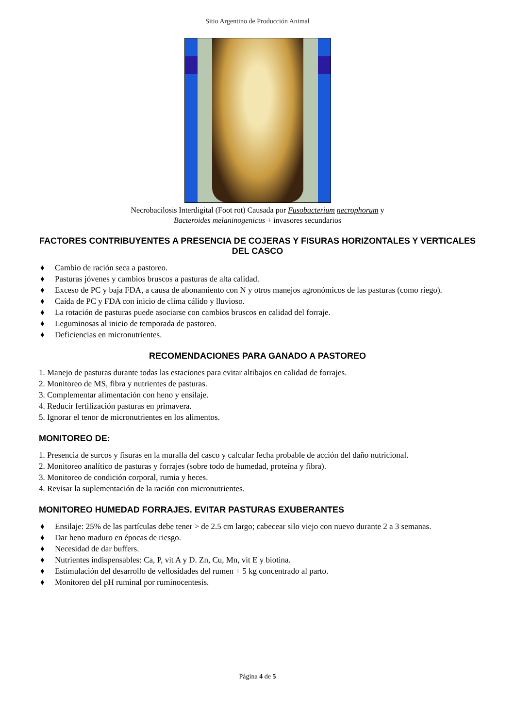Sitio Argentino de Producción Animal
Necrobacilosis Interdigital (Foot rot) Causada por Fusobacterium necrophorum y
Bacteroides melaninogenicus + invasores secundarios
FACTORES CONTRIBUYENTES A PRESENCIA DE COJERAS Y FISURAS HORIZONTALES Y VERTICALES DEL CASCO
♦ Cambio de ración seca a pastoreo.
♦ Pasturas jóvenes y cambios bruscos a pasturas de alta calidad.
♦ Exceso de PC y baja FDA, a causa de abonamiento con N y otros manejos agronómicos de las pasturas (como riego).
♦ Caída de PC y FDA con inicio de clima cálido y lluvioso.
♦ La rotación de pasturas puede asociarse con cambios bruscos en calidad del forraje.
♦ Leguminosas al inicio de temporada de pastoreo.
♦ Deficiencias en micronutrientes.
RECOMENDACIONES PARA GANADO A PASTOREO
1. Manejo de pasturas durante todas las estaciones para evitar altibajos en calidad de forrajes.
2. Monitoreo de MS, fibra y nutrientes de pasturas.
3. Complementar alimentación con heno y ensilaje.
4. Reducir fertilización pasturas en primavera.
5. Ignorar el tenor de micronutrientes en los alimentos.
MONITOREO DE:
1. Presencia de surcos y fisuras en la muralla del casco y calcular fecha probable de acción del daño nutricional.
2. Monitoreo analítico de pasturas y forrajes (sobre todo de humedad, proteína y fibra).
3. Monitoreo de condición corporal, rumia y heces.
4. Revisar la suplementación de la ración con micronutrientes.
MONITOREO HUMEDAD FORRAJES. EVITAR PASTURAS EXUBERANTES
♦ Ensilaje: 25% de las partículas debe tener > de 2.5 cm largo; cabecear silo viejo con nuevo durante 2 a 3 semanas.
♦ Dar heno maduro en épocas de riesgo.
♦ Necesidad de dar buffers.
♦ Nutrientes indispensables: Ca, P, vit A y D. Zn, Cu, Mn, vit E y biotina.
♦ Estimulación del desarrollo de vellosidades del rumen + 5 kg concentrado al parto.
♦ Monitoreo del pH ruminal por ruminocentesis.
Página 4 de 5